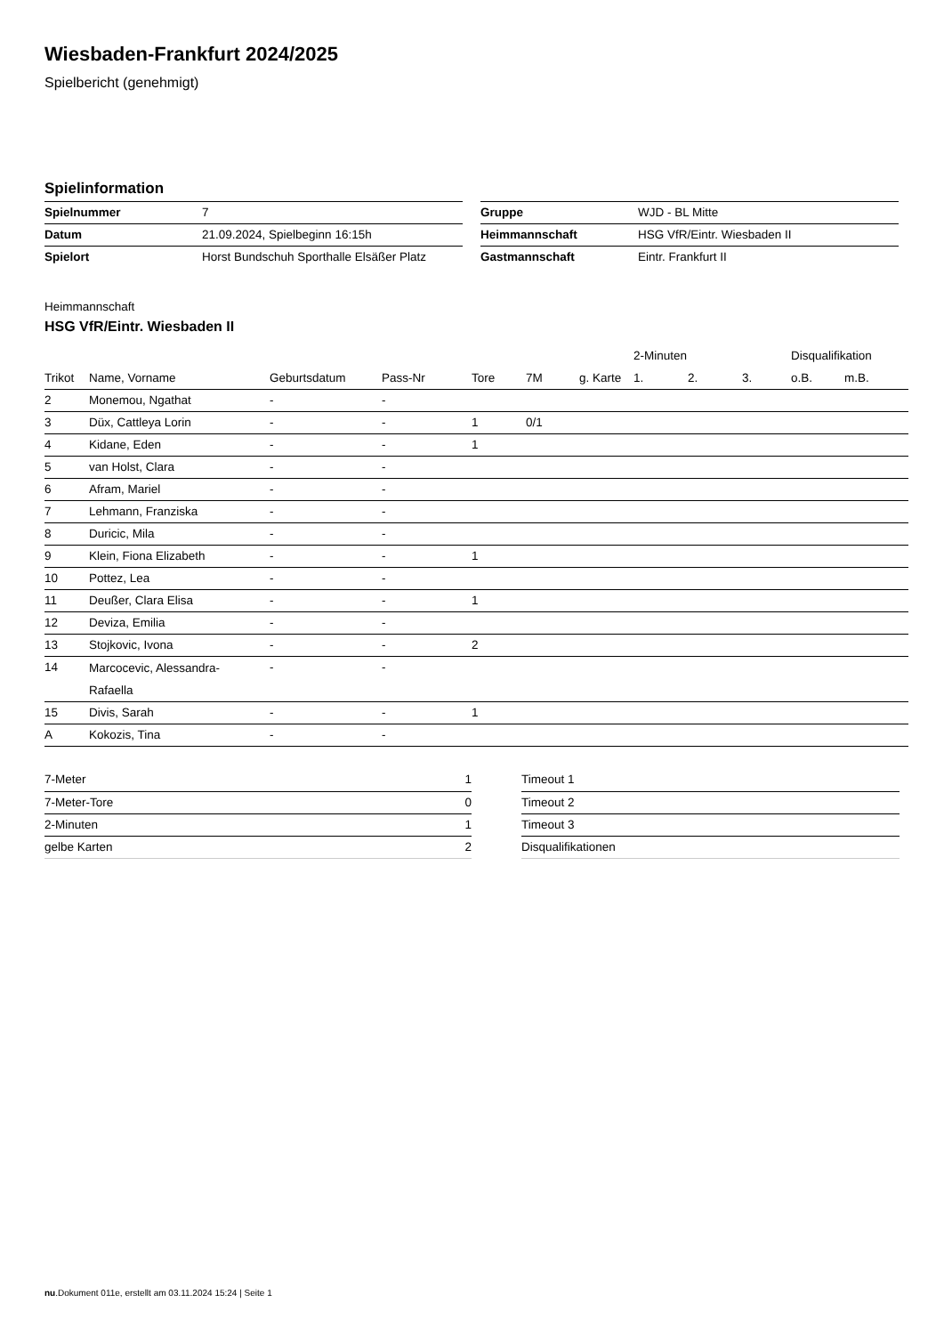Wiesbaden-Frankfurt 2024/2025
Spielbericht (genehmigt)
Spielinformation
| Spielnummer | 7 |
| Datum | 21.09.2024, Spielbeginn 16:15h |
| Spielort | Horst Bundschuh Sporthalle Elsäßer Platz |
| Gruppe | WJD - BL Mitte |
| Heimmannschaft | HSG VfR/Eintr. Wiesbaden II |
| Gastmannschaft | Eintr. Frankfurt II |
Heimmannschaft
HSG VfR/Eintr. Wiesbaden II
| | | | | | | | 2-Minuten | | | Disqualifikation | |
| --- | --- | --- | --- | --- | --- | --- | --- | --- | --- | --- | --- |
| Trikot | Name, Vorname | Geburtsdatum | Pass-Nr | Tore | 7M | g. Karte | 1. | 2. | 3. | o.B. | m.B. |
| 2 | Monemou, Ngathat | - | - | | | | | | | | |
| 3 | Düx, Cattleya Lorin | - | - | 1 | 0/1 | | | | | | |
| 4 | Kidane, Eden | - | - | 1 | | | | | | | |
| 5 | van Holst, Clara | - | - | | | | | | | | |
| 6 | Afram, Mariel | - | - | | | | | | | | |
| 7 | Lehmann, Franziska | - | - | | | | | | | | |
| 8 | Duricic, Mila | - | - | | | | | | | | |
| 9 | Klein, Fiona Elizabeth | - | - | 1 | | | | | | | |
| 10 | Pottez, Lea | - | - | | | | | | | | |
| 11 | Deußer, Clara Elisa | - | - | 1 | | | | | | | |
| 12 | Deviza, Emilia | - | - | | | | | | | | |
| 13 | Stojkovic, Ivona | - | - | 2 | | | | | | | |
| 14 | Marcocevic, Alessandra- Rafaella | - | - | | | | | | | | |
| 15 | Divis, Sarah | - | - | 1 | | | | | | | |
| A | Kokozis, Tina | - | - | | | | | | | | |
| 7-Meter | 1 |
| 7-Meter-Tore | 0 |
| 2-Minuten | 1 |
| gelbe Karten | 2 |
| Timeout 1 |
| Timeout 2 |
| Timeout 3 |
| Disqualifikationen |
nu.Dokument 011e, erstellt am 03.11.2024 15:24 | Seite 1